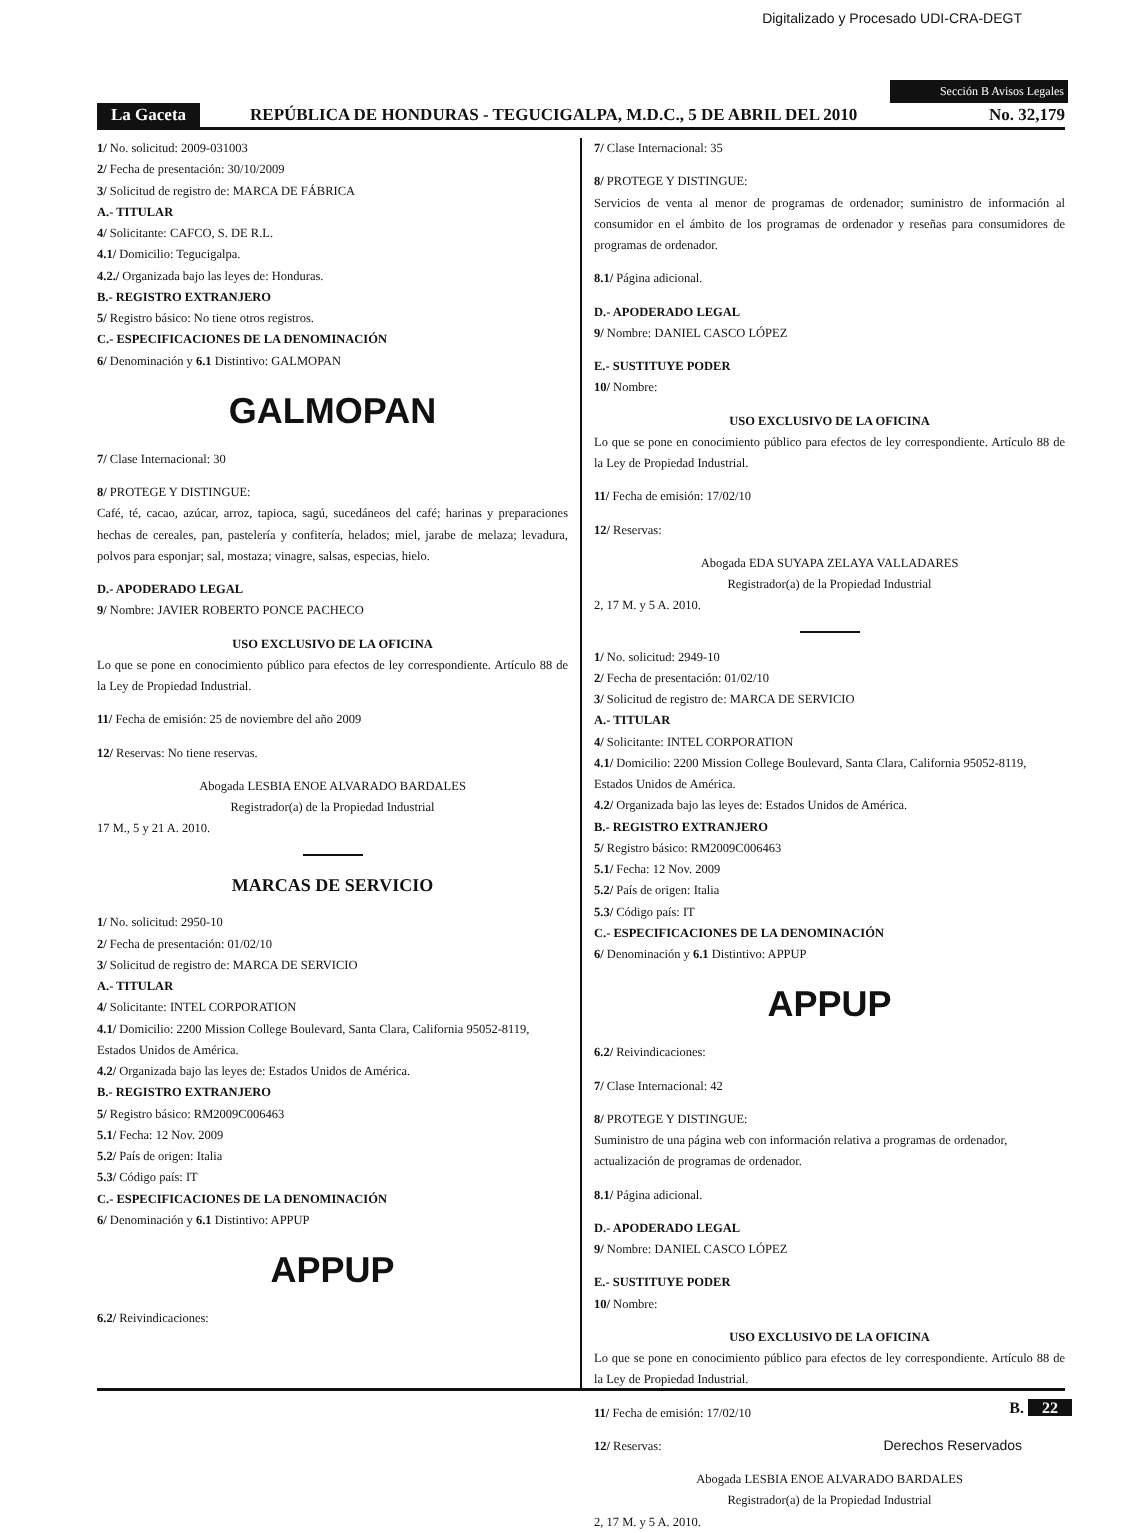Digitalizado y Procesado UDI-CRA-DEGT
Sección B Avisos Legales
La Gaceta REPÚBLICA DE HONDURAS - TEGUCIGALPA, M.D.C., 5 DE ABRIL DEL 2010 No. 32,179
1/ No. solicitud: 2009-031003
2/ Fecha de presentación: 30/10/2009
3/ Solicitud de registro de: MARCA DE FÁBRICA
A.- TITULAR
4/ Solicitante: CAFCO, S. DE R.L.
4.1/ Domicilio: Tegucigalpa.
4.2./ Organizada bajo las leyes de: Honduras.
B.- REGISTRO EXTRANJERO
5/ Registro básico: No tiene otros registros.
C.- ESPECIFICACIONES DE LA DENOMINACIÓN
6/ Denominación y 6.1 Distintivo: GALMOPAN
GALMOPAN
7/ Clase Internacional: 30
8/ PROTEGE Y DISTINGUE:
Café, té, cacao, azúcar, arroz, tapioca, sagú, sucedáneos del café; harinas y preparaciones hechas de cereales, pan, pastelería y confitería, helados; miel, jarabe de melaza; levadura, polvos para esponjar; sal, mostaza; vinagre, salsas, especias, hielo.
D.- APODERADO LEGAL
9/ Nombre: JAVIER ROBERTO PONCE PACHECO
USO EXCLUSIVO DE LA OFICINA
Lo que se pone en conocimiento público para efectos de ley correspondiente. Artículo 88 de la Ley de Propiedad Industrial.
11/ Fecha de emisión: 25 de noviembre del año 2009
12/ Reservas: No tiene reservas.
Abogada LESBIA ENOE ALVARADO BARDALES
Registrador(a) de la Propiedad Industrial
17 M., 5 y 21 A. 2010.
MARCAS DE SERVICIO
1/ No. solicitud: 2950-10
2/ Fecha de presentación: 01/02/10
3/ Solicitud de registro de: MARCA DE SERVICIO
A.- TITULAR
4/ Solicitante: INTEL CORPORATION
4.1/ Domicilio: 2200 Mission College Boulevard, Santa Clara, California 95052-8119, Estados Unidos de América.
4.2/ Organizada bajo las leyes de: Estados Unidos de América.
B.- REGISTRO EXTRANJERO
5/ Registro básico: RM2009C006463
5.1/ Fecha: 12 Nov. 2009
5.2/ País de origen: Italia
5.3/ Código país: IT
C.- ESPECIFICACIONES DE LA DENOMINACIÓN
6/ Denominación y 6.1 Distintivo: APPUP
APPUP
6.2/ Reivindicaciones:
7/ Clase Internacional: 35
8/ PROTEGE Y DISTINGUE:
Servicios de venta al menor de programas de ordenador; suministro de información al consumidor en el ámbito de los programas de ordenador y reseñas para consumidores de programas de ordenador.
8.1/ Página adicional.
D.- APODERADO LEGAL
9/ Nombre: DANIEL CASCO LÓPEZ
E.- SUSTITUYE PODER
10/ Nombre:
USO EXCLUSIVO DE LA OFICINA
Lo que se pone en conocimiento público para efectos de ley correspondiente. Artículo 88 de la Ley de Propiedad Industrial.
11/ Fecha de emisión: 17/02/10
12/ Reservas:
Abogada EDA SUYAPA ZELAYA VALLADARES
Registrador(a) de la Propiedad Industrial
2, 17 M. y 5 A. 2010.
1/ No. solicitud: 2949-10
2/ Fecha de presentación: 01/02/10
3/ Solicitud de registro de: MARCA DE SERVICIO
A.- TITULAR
4/ Solicitante: INTEL CORPORATION
4.1/ Domicilio: 2200 Mission College Boulevard, Santa Clara, California 95052-8119, Estados Unidos de América.
4.2/ Organizada bajo las leyes de: Estados Unidos de América.
B.- REGISTRO EXTRANJERO
5/ Registro básico: RM2009C006463
5.1/ Fecha: 12 Nov. 2009
5.2/ País de origen: Italia
5.3/ Código país: IT
C.- ESPECIFICACIONES DE LA DENOMINACIÓN
6/ Denominación y 6.1 Distintivo: APPUP
APPUP
6.2/ Reivindicaciones:
7/ Clase Internacional: 42
8/ PROTEGE Y DISTINGUE:
Suministro de una página web con información relativa a programas de ordenador, actualización de programas de ordenador.
8.1/ Página adicional.
D.- APODERADO LEGAL
9/ Nombre: DANIEL CASCO LÓPEZ
E.- SUSTITUYE PODER
10/ Nombre:
USO EXCLUSIVO DE LA OFICINA
Lo que se pone en conocimiento público para efectos de ley correspondiente. Artículo 88 de la Ley de Propiedad Industrial.
11/ Fecha de emisión: 17/02/10
12/ Reservas:
Abogada LESBIA ENOE ALVARADO BARDALES
Registrador(a) de la Propiedad Industrial
2, 17 M. y 5 A. 2010.
B. 22
Derechos Reservados